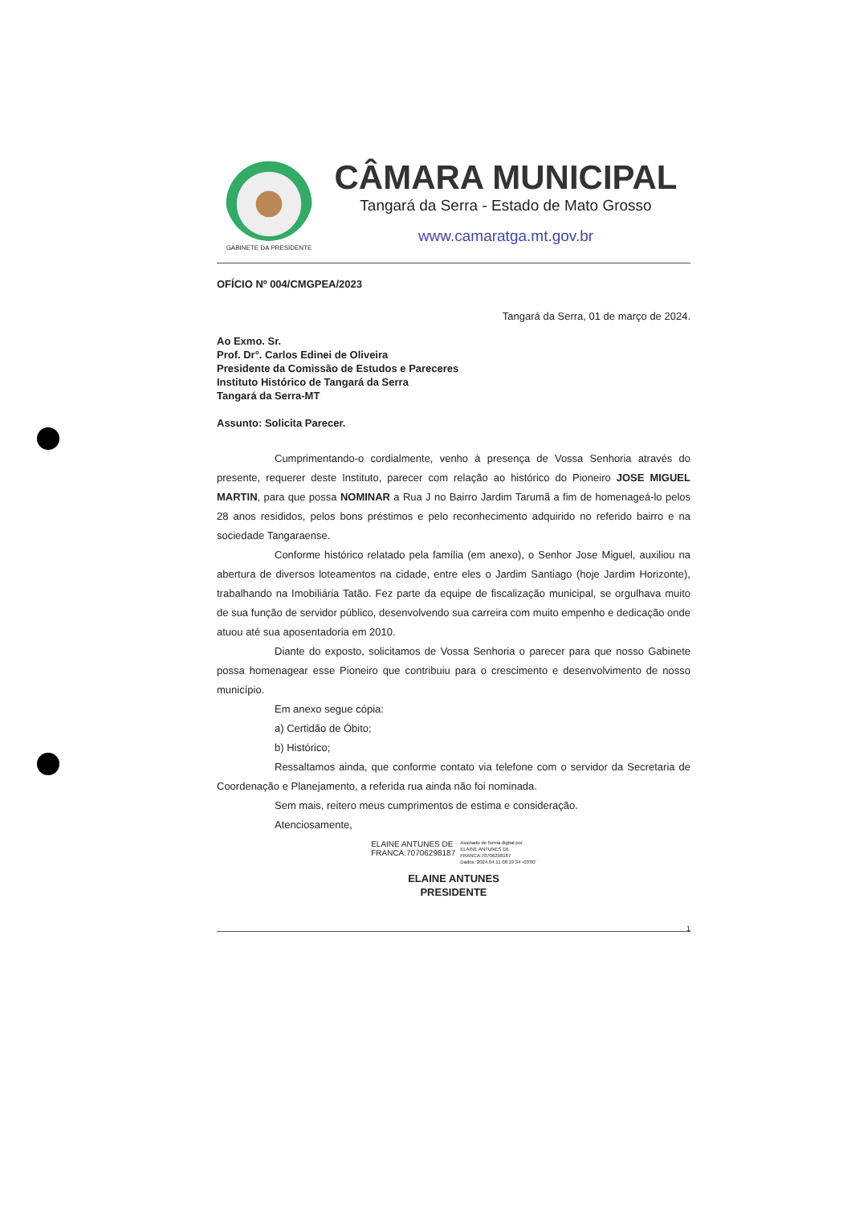GABINETE DA PRESIDENTE
CÂMARA MUNICIPAL
Tangará da Serra - Estado de Mato Grosso
www.camaratga.mt.gov.br
OFÍCIO Nº 004/CMGPEA/2023
Tangará da Serra, 01 de março de 2024.
Ao Exmo. Sr.
Prof. Dr°. Carlos Edinei de Oliveira
Presidente da Comissão de Estudos e Pareceres
Instituto Histórico de Tangará da Serra
Tangará da Serra-MT
Assunto: Solicita Parecer.
Cumprimentando-o cordialmente, venho à presença de Vossa Senhoria através do presente, requerer deste Instituto, parecer com relação ao histórico do Pioneiro JOSE MIGUEL MARTIN, para que possa NOMINAR a Rua J no Bairro Jardim Tarumã a fim de homenageá-lo pelos 28 anos resididos, pelos bons préstimos e pelo reconhecimento adquirido no referido bairro e na sociedade Tangaraense.
Conforme histórico relatado pela família (em anexo), o Senhor Jose Miguel, auxiliou na abertura de diversos loteamentos na cidade, entre eles o Jardim Santiago (hoje Jardim Horizonte), trabalhando na Imobiliária Tatão. Fez parte da equipe de fiscalização municipal, se orgulhava muito de sua função de servidor público, desenvolvendo sua carreira com muito empenho e dedicação onde atuou até sua aposentadoria em 2010.
Diante do exposto, solicitamos de Vossa Senhoria o parecer para que nosso Gabinete possa homenagear esse Pioneiro que contribuiu para o crescimento e desenvolvimento de nosso município.
Em anexo segue cópia:
a) Certidão de Óbito;
b) Histórico;
Ressaltamos ainda, que conforme contato via telefone com o servidor da Secretaria de Coordenação e Planejamento, a referida rua ainda não foi nominada.
Sem mais, reitero meus cumprimentos de estima e consideração.
Atenciosamente,
ELAINE ANTUNES DE
FRANCA:70706298187
Assinado de forma digital por
ELAINE ANTUNES DE
FRANCA:70706298187
Dados: 2024.04.11 08:19:34 -03'00'
ELAINE ANTUNES
PRESIDENTE
1